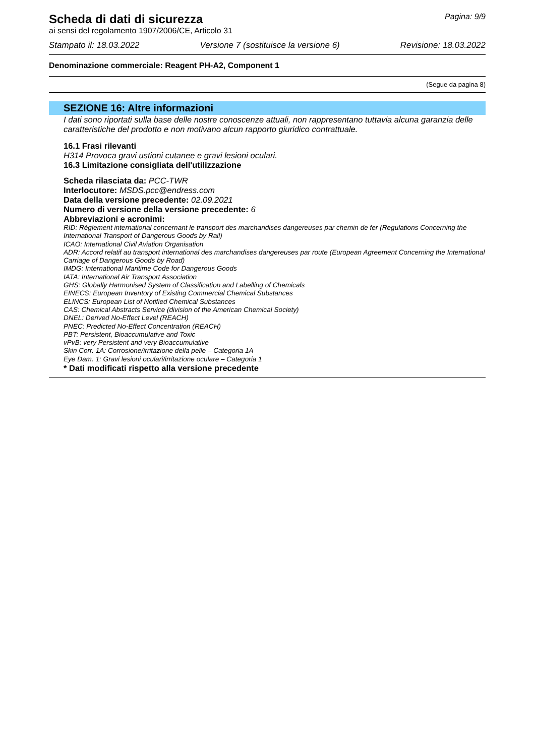Scheda di dati di sicurezza
Pagina: 9/9
ai sensi del regolamento 1907/2006/CE, Articolo 31
Stampato il: 18.03.2022 Versione 7 (sostituisce la versione 6) Revisione: 18.03.2022
Denominazione commerciale: Reagent PH-A2, Component 1
(Segue da pagina 8)
SEZIONE 16: Altre informazioni
I dati sono riportati sulla base delle nostre conoscenze attuali, non rappresentano tuttavia alcuna garanzia delle caratteristiche del prodotto e non motivano alcun rapporto giuridico contrattuale.
16.1 Frasi rilevanti
H314 Provoca gravi ustioni cutanee e gravi lesioni oculari.
16.3 Limitazione consigliata dell'utilizzazione
Scheda rilasciata da: PCC-TWR
Interlocutore: MSDS.pcc@endress.com
Data della versione precedente: 02.09.2021
Numero di versione della versione precedente: 6
Abbreviazioni e acronimi:
RID: Règlement international concernant le transport des marchandises dangereuses par chemin de fer (Regulations Concerning the International Transport of Dangerous Goods by Rail)
ICAO: International Civil Aviation Organisation
ADR: Accord relatif au transport international des marchandises dangereuses par route (European Agreement Concerning the International Carriage of Dangerous Goods by Road)
IMDG: International Maritime Code for Dangerous Goods
IATA: International Air Transport Association
GHS: Globally Harmonised System of Classification and Labelling of Chemicals
EINECS: European Inventory of Existing Commercial Chemical Substances
ELINCS: European List of Notified Chemical Substances
CAS: Chemical Abstracts Service (division of the American Chemical Society)
DNEL: Derived No-Effect Level (REACH)
PNEC: Predicted No-Effect Concentration (REACH)
PBT: Persistent, Bioaccumulative and Toxic
vPvB: very Persistent and very Bioaccumulative
Skin Corr. 1A: Corrosione/irritazione della pelle – Categoria 1A
Eye Dam. 1: Gravi lesioni oculari/irritazione oculare – Categoria 1
* Dati modificati rispetto alla versione precedente